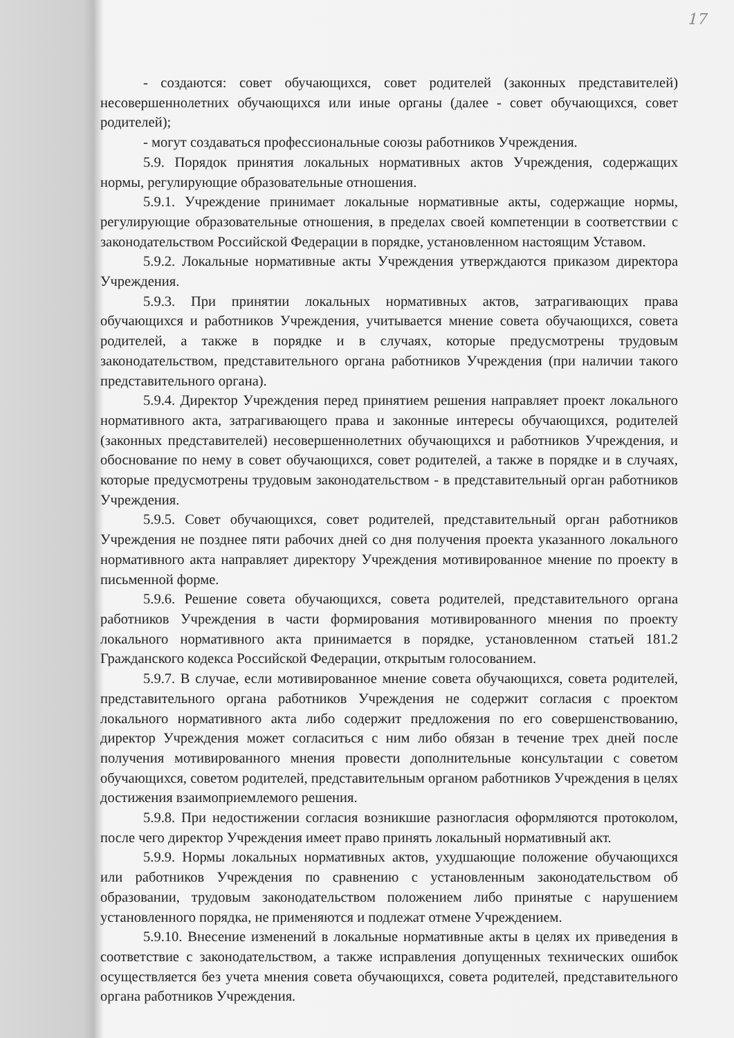17
- создаются: совет обучающихся, совет родителей (законных представителей) несовершеннолетних обучающихся или иные органы (далее - совет обучающихся, совет родителей);
- могут создаваться профессиональные союзы работников Учреждения.
5.9. Порядок принятия локальных нормативных актов Учреждения, содержащих нормы, регулирующие образовательные отношения.
5.9.1. Учреждение принимает локальные нормативные акты, содержащие нормы, регулирующие образовательные отношения, в пределах своей компетенции в соответствии с законодательством Российской Федерации в порядке, установленном настоящим Уставом.
5.9.2. Локальные нормативные акты Учреждения утверждаются приказом директора Учреждения.
5.9.3. При принятии локальных нормативных актов, затрагивающих права обучающихся и работников Учреждения, учитывается мнение совета обучающихся, совета родителей, а также в порядке и в случаях, которые предусмотрены трудовым законодательством, представительного органа работников Учреждения (при наличии такого представительного органа).
5.9.4. Директор Учреждения перед принятием решения направляет проект локального нормативного акта, затрагивающего права и законные интересы обучающихся, родителей (законных представителей) несовершеннолетних обучающихся и работников Учреждения, и обоснование по нему в совет обучающихся, совет родителей, а также в порядке и в случаях, которые предусмотрены трудовым законодательством - в представительный орган работников Учреждения.
5.9.5. Совет обучающихся, совет родителей, представительный орган работников Учреждения не позднее пяти рабочих дней со дня получения проекта указанного локального нормативного акта направляет директору Учреждения мотивированное мнение по проекту в письменной форме.
5.9.6. Решение совета обучающихся, совета родителей, представительного органа работников Учреждения в части формирования мотивированного мнения по проекту локального нормативного акта принимается в порядке, установленном статьей 181.2 Гражданского кодекса Российской Федерации, открытым голосованием.
5.9.7. В случае, если мотивированное мнение совета обучающихся, совета родителей, представительного органа работников Учреждения не содержит согласия с проектом локального нормативного акта либо содержит предложения по его совершенствованию, директор Учреждения может согласиться с ним либо обязан в течение трех дней после получения мотивированного мнения провести дополнительные консультации с советом обучающихся, советом родителей, представительным органом работников Учреждения в целях достижения взаимоприемлемого решения.
5.9.8. При недостижении согласия возникшие разногласия оформляются протоколом, после чего директор Учреждения имеет право принять локальный нормативный акт.
5.9.9. Нормы локальных нормативных актов, ухудшающие положение обучающихся или работников Учреждения по сравнению с установленным законодательством об образовании, трудовым законодательством положением либо принятые с нарушением установленного порядка, не применяются и подлежат отмене Учреждением.
5.9.10. Внесение изменений в локальные нормативные акты в целях их приведения в соответствие с законодательством, а также исправления допущенных технических ошибок осуществляется без учета мнения совета обучающихся, совета родителей, представительного органа работников Учреждения.